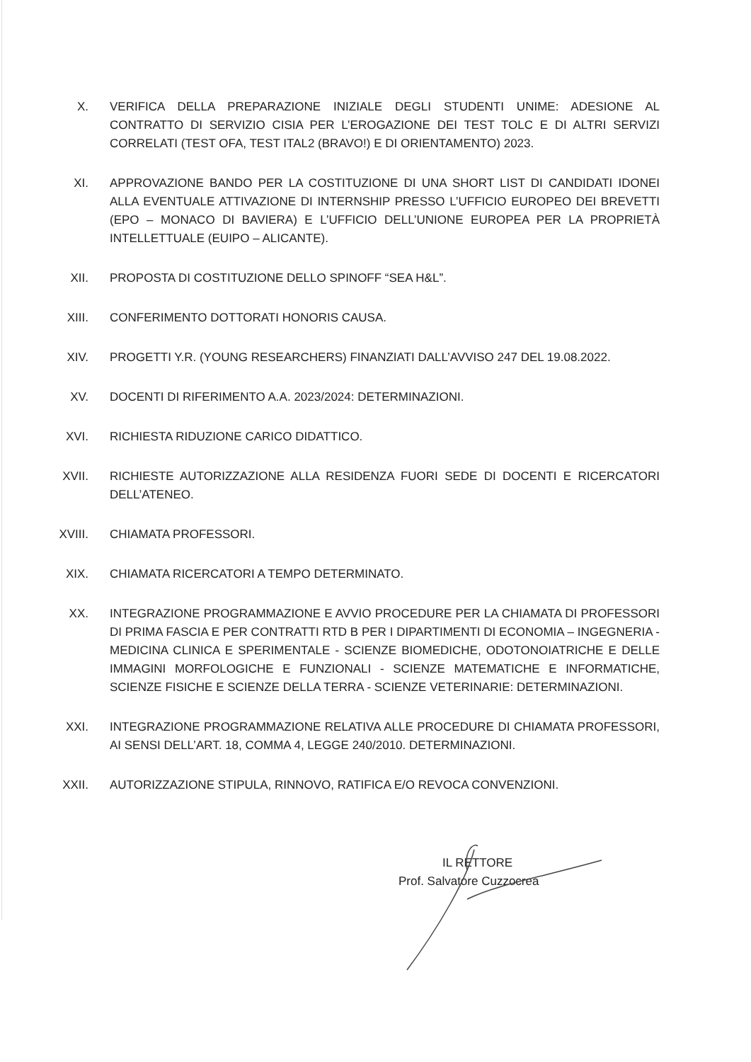X. VERIFICA DELLA PREPARAZIONE INIZIALE DEGLI STUDENTI UNIME: ADESIONE AL CONTRATTO DI SERVIZIO CISIA PER L’EROGAZIONE DEI TEST TOLC E DI ALTRI SERVIZI CORRELATI (TEST OFA, TEST ITAL2 (BRAVO!) E DI ORIENTAMENTO) 2023.
XI. APPROVAZIONE BANDO PER LA COSTITUZIONE DI UNA SHORT LIST DI CANDIDATI IDONEI ALLA EVENTUALE ATTIVAZIONE DI INTERNSHIP PRESSO L’UFFICIO EUROPEO DEI BREVETTI (EPO – MONACO DI BAVIERA) E L’UFFICIO DELL’UNIONE EUROPEA PER LA PROPRIETÀ INTELLETTUALE (EUIPO – ALICANTE).
XII. PROPOSTA DI COSTITUZIONE DELLO SPINOFF “SEA H&L”.
XIII. CONFERIMENTO DOTTORATI HONORIS CAUSA.
XIV. PROGETTI Y.R. (YOUNG RESEARCHERS) FINANZIATI DALL’AVVISO 247 DEL 19.08.2022.
XV. DOCENTI DI RIFERIMENTO A.A. 2023/2024: DETERMINAZIONI.
XVI. RICHIESTA RIDUZIONE CARICO DIDATTICO.
XVII. RICHIESTE AUTORIZZAZIONE ALLA RESIDENZA FUORI SEDE DI DOCENTI E RICERCATORI DELL’ATENEO.
XVIII.
CHIAMATA PROFESSORI.
XIX. CHIAMATA RICERCATORI A TEMPO DETERMINATO.
XX. INTEGRAZIONE PROGRAMMAZIONE E AVVIO PROCEDURE PER LA CHIAMATA DI PROFESSORI DI PRIMA FASCIA E PER CONTRATTI RTD B PER I DIPARTIMENTI DI ECONOMIA – INGEGNERIA - MEDICINA CLINICA E SPERIMENTALE - SCIENZE BIOMEDICHE, ODOTONOIATRICHE E DELLE IMMAGINI MORFOLOGICHE E FUNZIONALI - SCIENZE MATEMATICHE E INFORMATICHE, SCIENZE FISICHE E SCIENZE DELLA TERRA - SCIENZE VETERINARIE: DETERMINAZIONI.
XXI. INTEGRAZIONE PROGRAMMAZIONE RELATIVA ALLE PROCEDURE DI CHIAMATA PROFESSORI, AI SENSI DELL’ART. 18, COMMA 4, LEGGE 240/2010. DETERMINAZIONI.
XXII. AUTORIZZAZIONE STIPULA, RINNOVO, RATIFICA E/O REVOCA CONVENZIONI.
IL RETTORE
Prof. Salvatore Cuzzocrea